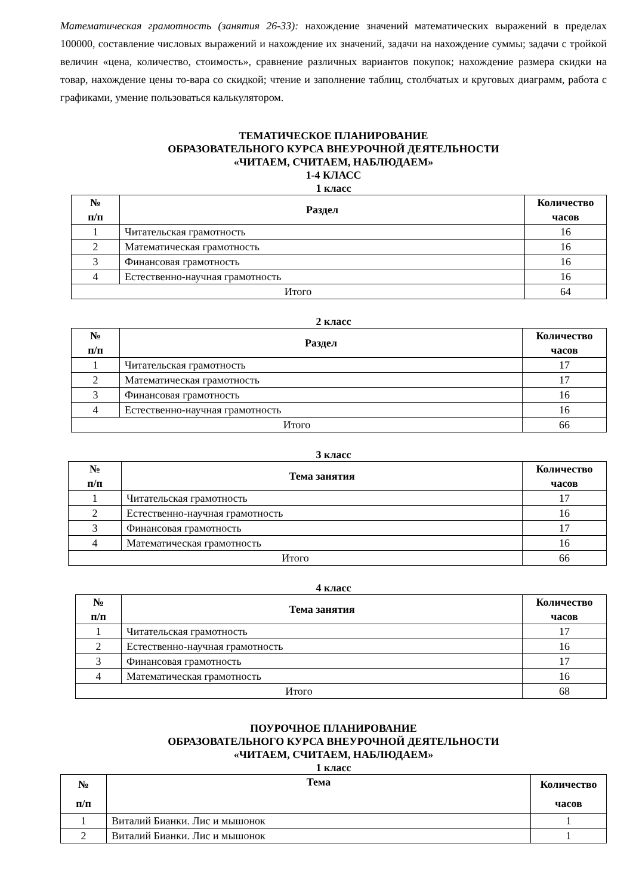Математическая грамотность (занятия 26-33): нахождение значений математических выражений в пределах 100000, составление числовых выражений и нахождение их значений, задачи на нахождение суммы; задачи с тройкой величин «цена, количество, стоимость», сравнение различных вариантов покупок; нахождение размера скидки на товар, нахождение цены то-вара со скидкой; чтение и заполнение таблиц, столбчатых и круговых диаграмм, работа с графиками, умение пользоваться калькулятором.
ТЕМАТИЧЕСКОЕ ПЛАНИРОВАНИЕ
ОБРАЗОВАТЕЛЬНОГО КУРСА ВНЕУРОЧНОЙ ДЕЯТЕЛЬНОСТИ
«ЧИТАЕМ, СЧИТАЕМ, НАБЛЮДАЕМ»
1-4 КЛАСС
1 класс
| № п/п | Раздел | Количество часов |
| --- | --- | --- |
| 1 | Читательская грамотность | 16 |
| 2 | Математическая грамотность | 16 |
| 3 | Финансовая грамотность | 16 |
| 4 | Естественно-научная грамотность | 16 |
| Итого | | 64 |
2 класс
| № п/п | Раздел | Количество часов |
| --- | --- | --- |
| 1 | Читательская грамотность | 17 |
| 2 | Математическая грамотность | 17 |
| 3 | Финансовая грамотность | 16 |
| 4 | Естественно-научная грамотность | 16 |
| Итого | | 66 |
3 класс
| № п/п | Тема занятия | Количество часов |
| --- | --- | --- |
| 1 | Читательская грамотность | 17 |
| 2 | Естественно-научная грамотность | 16 |
| 3 | Финансовая грамотность | 17 |
| 4 | Математическая грамотность | 16 |
| Итого | | 66 |
4 класс
| № п/п | Тема занятия | Количество часов |
| --- | --- | --- |
| 1 | Читательская грамотность | 17 |
| 2 | Естественно-научная грамотность | 16 |
| 3 | Финансовая грамотность | 17 |
| 4 | Математическая грамотность | 16 |
| Итого | | 68 |
ПОУРОЧНОЕ ПЛАНИРОВАНИЕ
ОБРАЗОВАТЕЛЬНОГО КУРСА ВНЕУРОЧНОЙ ДЕЯТЕЛЬНОСТИ
«ЧИТАЕМ, СЧИТАЕМ, НАБЛЮДАЕМ»
1 класс
| № п/п | Тема | Количество часов |
| --- | --- | --- |
| 1 | Виталий Бианки. Лис и мышонок | 1 |
| 2 | Виталий Бианки. Лис и мышонок | 1 |